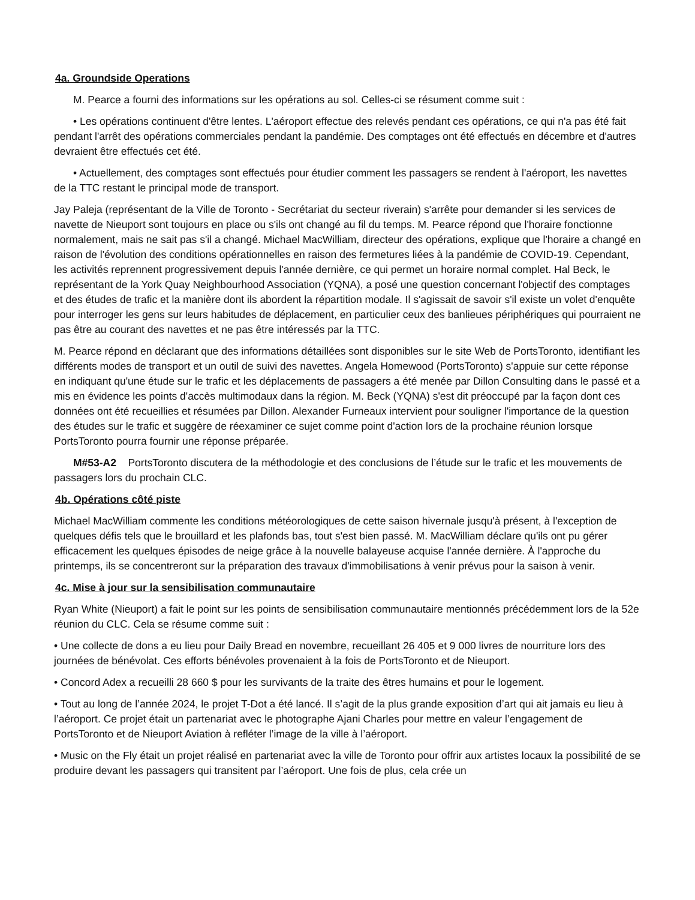4a. Groundside Operations
M. Pearce a fourni des informations sur les opérations au sol. Celles-ci se résument comme suit :
• Les opérations continuent d'être lentes. L'aéroport effectue des relevés pendant ces opérations, ce qui n'a pas été fait pendant l'arrêt des opérations commerciales pendant la pandémie. Des comptages ont été effectués en décembre et d'autres devraient être effectués cet été.
• Actuellement, des comptages sont effectués pour étudier comment les passagers se rendent à l'aéroport, les navettes de la TTC restant le principal mode de transport.
Jay Paleja (représentant de la Ville de Toronto - Secrétariat du secteur riverain) s'arrête pour demander si les services de navette de Nieuport sont toujours en place ou s'ils ont changé au fil du temps. M. Pearce répond que l'horaire fonctionne normalement, mais ne sait pas s'il a changé. Michael MacWilliam, directeur des opérations, explique que l'horaire a changé en raison de l'évolution des conditions opérationnelles en raison des fermetures liées à la pandémie de COVID-19. Cependant, les activités reprennent progressivement depuis l'année dernière, ce qui permet un horaire normal complet. Hal Beck, le représentant de la York Quay Neighbourhood Association (YQNA), a posé une question concernant l'objectif des comptages et des études de trafic et la manière dont ils abordent la répartition modale. Il s'agissait de savoir s'il existe un volet d'enquête pour interroger les gens sur leurs habitudes de déplacement, en particulier ceux des banlieues périphériques qui pourraient ne pas être au courant des navettes et ne pas être intéressés par la TTC.
M. Pearce répond en déclarant que des informations détaillées sont disponibles sur le site Web de PortsToronto, identifiant les différents modes de transport et un outil de suivi des navettes. Angela Homewood (PortsToronto) s'appuie sur cette réponse en indiquant qu'une étude sur le trafic et les déplacements de passagers a été menée par Dillon Consulting dans le passé et a mis en évidence les points d'accès multimodaux dans la région. M. Beck (YQNA) s'est dit préoccupé par la façon dont ces données ont été recueillies et résumées par Dillon. Alexander Furneaux intervient pour souligner l'importance de la question des études sur le trafic et suggère de réexaminer ce sujet comme point d'action lors de la prochaine réunion lorsque PortsToronto pourra fournir une réponse préparée.
M#53-A2 PortsToronto discutera de la méthodologie et des conclusions de l’étude sur le trafic et les mouvements de passagers lors du prochain CLC.
4b. Opérations côté piste
Michael MacWilliam commente les conditions météorologiques de cette saison hivernale jusqu'à présent, à l'exception de quelques défis tels que le brouillard et les plafonds bas, tout s'est bien passé. M. MacWilliam déclare qu'ils ont pu gérer efficacement les quelques épisodes de neige grâce à la nouvelle balayeuse acquise l'année dernière. À l'approche du printemps, ils se concentreront sur la préparation des travaux d'immobilisations à venir prévus pour la saison à venir.
4c. Mise à jour sur la sensibilisation communautaire
Ryan White (Nieuport) a fait le point sur les points de sensibilisation communautaire mentionnés précédemment lors de la 52e réunion du CLC. Cela se résume comme suit :
• Une collecte de dons a eu lieu pour Daily Bread en novembre, recueillant 26 405 et 9 000 livres de nourriture lors des journées de bénévolat. Ces efforts bénévoles provenaient à la fois de PortsToronto et de Nieuport.
• Concord Adex a recueilli 28 660 $ pour les survivants de la traite des êtres humains et pour le logement.
• Tout au long de l’année 2024, le projet T-Dot a été lancé. Il s’agit de la plus grande exposition d’art qui ait jamais eu lieu à l’aéroport. Ce projet était un partenariat avec le photographe Ajani Charles pour mettre en valeur l’engagement de PortsToronto et de Nieuport Aviation à refléter l’image de la ville à l’aéroport.
• Music on the Fly était un projet réalisé en partenariat avec la ville de Toronto pour offrir aux artistes locaux la possibilité de se produire devant les passagers qui transitent par l’aéroport. Une fois de plus, cela crée un